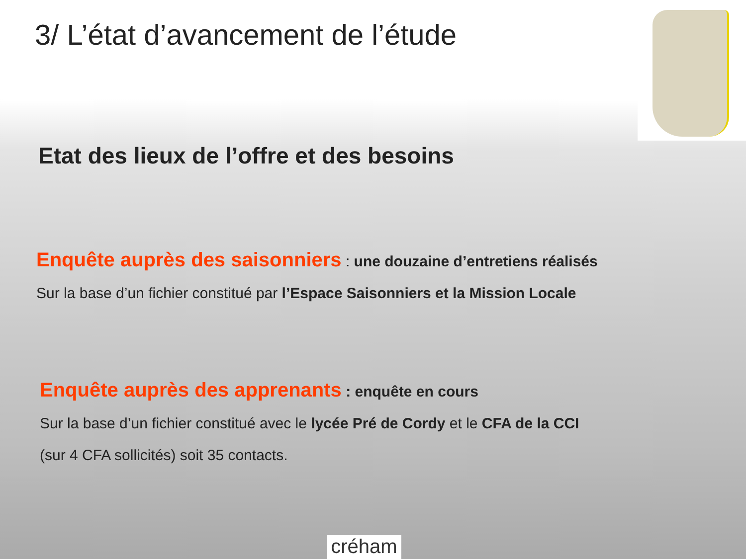3/ L’état d’avancement de l’étude
Etat des lieux de l’offre et des besoins
Enquête auprès des saisonniers : une douzaine d’entretiens réalisés
Sur la base d’un fichier constitué par l’Espace Saisonniers et la Mission Locale
Enquête auprès des apprenants : enquête en cours
Sur la base d’un fichier constitué avec le lycée Pré de Cordy et le CFA de la CCI
(sur 4 CFA sollicités) soit 35 contacts.
créham